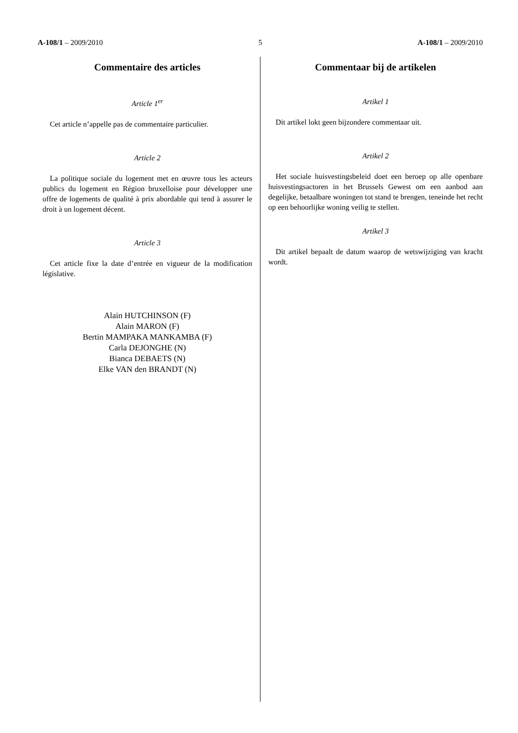A-108/1 – 2009/2010 5 A-108/1 – 2009/2010
Commentaire des articles
Article 1<sup>er</sup>
Cet article n’appelle pas de commentaire particulier.
Article 2
La politique sociale du logement met en œuvre tous les acteurs publics du logement en Région bruxelloise pour développer une offre de logements de qualité à prix abordable qui tend à assurer le droit à un logement décent.
Article 3
Cet article fixe la date d’entrée en vigueur de la modification législative.
Alain HUTCHINSON (F)
Alain MARON (F)
Bertin MAMPAKA MANKAMBA (F)
Carla DEJONGHE (N)
Bianca DEBAETS (N)
Elke VAN den BRANDT (N)
Commentaar bij de artikelen
Artikel 1
Dit artikel lokt geen bijzondere commentaar uit.
Artikel 2
Het sociale huisvestingsbeleid doet een beroep op alle openbare huisvestingsactoren in het Brussels Gewest om een aanbod aan degelijke, betaalbare woningen tot stand te brengen, teneinde het recht op een behoorlijke woning veilig te stellen.
Artikel 3
Dit artikel bepaalt de datum waarop de wetswijziging van kracht wordt.